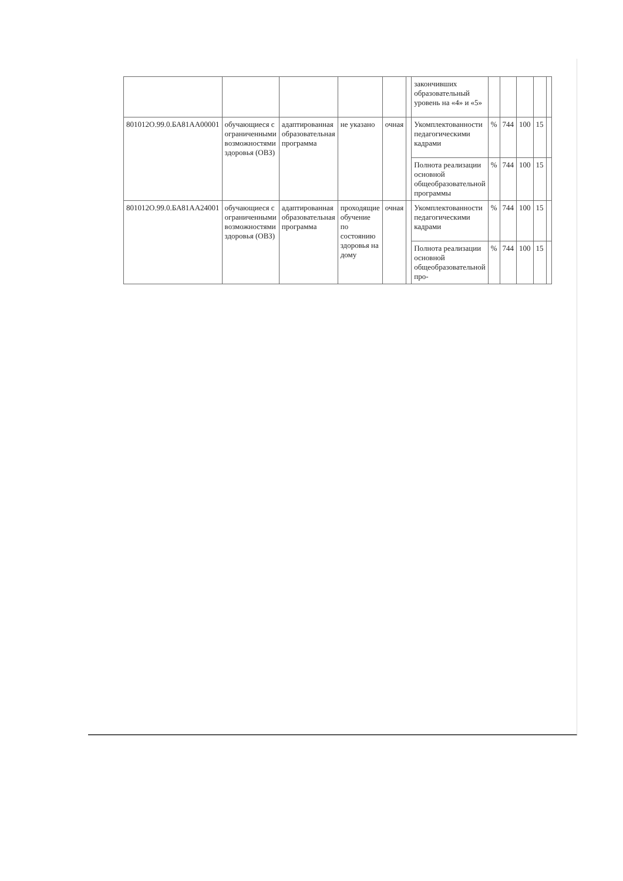| | | | | | | закончивших образовательный уровень на «4» и «5» | | | | | |
| 801012О.99.0.БА81АА00001 | обучающиеся с ограниченными возможностями здоровья (ОВЗ) | адаптированная образовательная программа | не указано | очная | | Укомплектованности педагогическими кадрами | % | 744 | 100 | 15 | |
| | | | | | | Полнота реализации основной общеобразовательной программы | % | 744 | 100 | 15 | |
| 801012О.99.0.БА81АА24001 | обучающиеся с ограниченными возможностями здоровья (ОВЗ) | адаптированная образовательная программа | проходящие обучение по состоянию здоровья на дому | очная | | Укомплектованности педагогическими кадрами | % | 744 | 100 | 15 | |
| | | | | | | Полнота реализации основной общеобразовательной про- | % | 744 | 100 | 15 | |